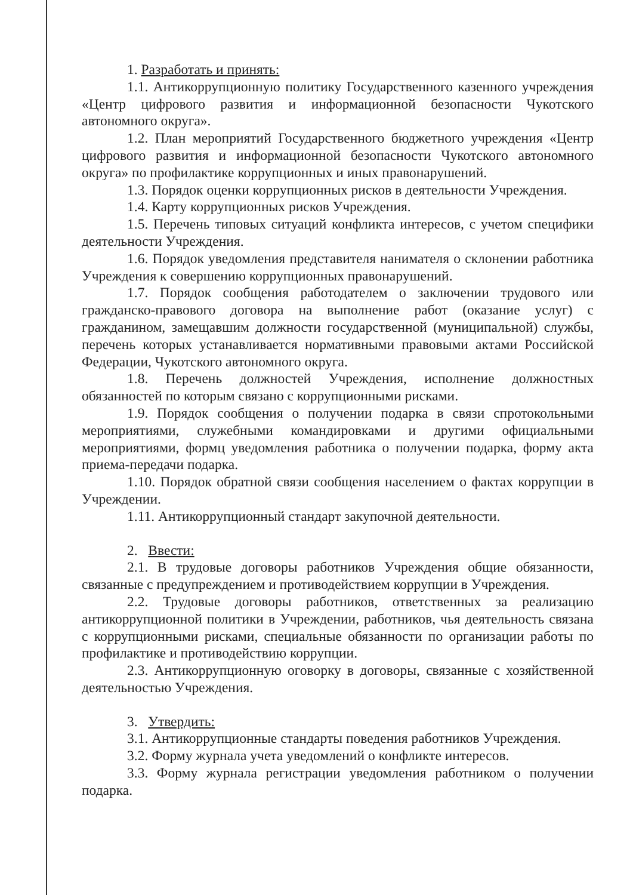1. Разработать и принять:
1.1. Антикоррупционную политику Государственного казенного учреждения «Центр цифрового развития и информационной безопасности Чукотского автономного округа».
1.2. План мероприятий Государственного бюджетного учреждения «Центр цифрового развития и информационной безопасности Чукотского автономного округа» по профилактике коррупционных и иных правонарушений.
1.3. Порядок оценки коррупционных рисков в деятельности Учреждения.
1.4. Карту коррупционных рисков Учреждения.
1.5. Перечень типовых ситуаций конфликта интересов, с учетом специфики деятельности Учреждения.
1.6. Порядок уведомления представителя нанимателя о склонении работника Учреждения к совершению коррупционных правонарушений.
1.7. Порядок сообщения работодателем о заключении трудового или гражданско-правового договора на выполнение работ (оказание услуг) с гражданином, замещавшим должности государственной (муниципальной) службы, перечень которых устанавливается нормативными правовыми актами Российской Федерации, Чукотского автономного округа.
1.8. Перечень должностей Учреждения, исполнение должностных обязанностей по которым связано с коррупционными рисками.
1.9. Порядок сообщения о получении подарка в связи спротокольными мероприятиями, служебными командировками и другими официальными мероприятиями, формц уведомления работника о получении подарка, форму акта приема-передачи подарка.
1.10. Порядок обратной связи сообщения населением о фактах коррупции в Учреждении.
1.11. Антикоррупционный стандарт закупочной деятельности.
2. Ввести:
2.1. В трудовые договоры работников Учреждения общие обязанности, связанные с предупреждением и противодействием коррупции в Учреждения.
2.2. Трудовые договоры работников, ответственных за реализацию антикоррупционной политики в Учреждении, работников, чья деятельность связана с коррупционными рисками, специальные обязанности по организации работы по профилактике и противодействию коррупции.
2.3. Антикоррупционную оговорку в договоры, связанные с хозяйственной деятельностью Учреждения.
3. Утвердить:
3.1. Антикоррупционные стандарты поведения работников Учреждения.
3.2. Форму журнала учета уведомлений о конфликте интересов.
3.3. Форму журнала регистрации уведомления работником о получении подарка.